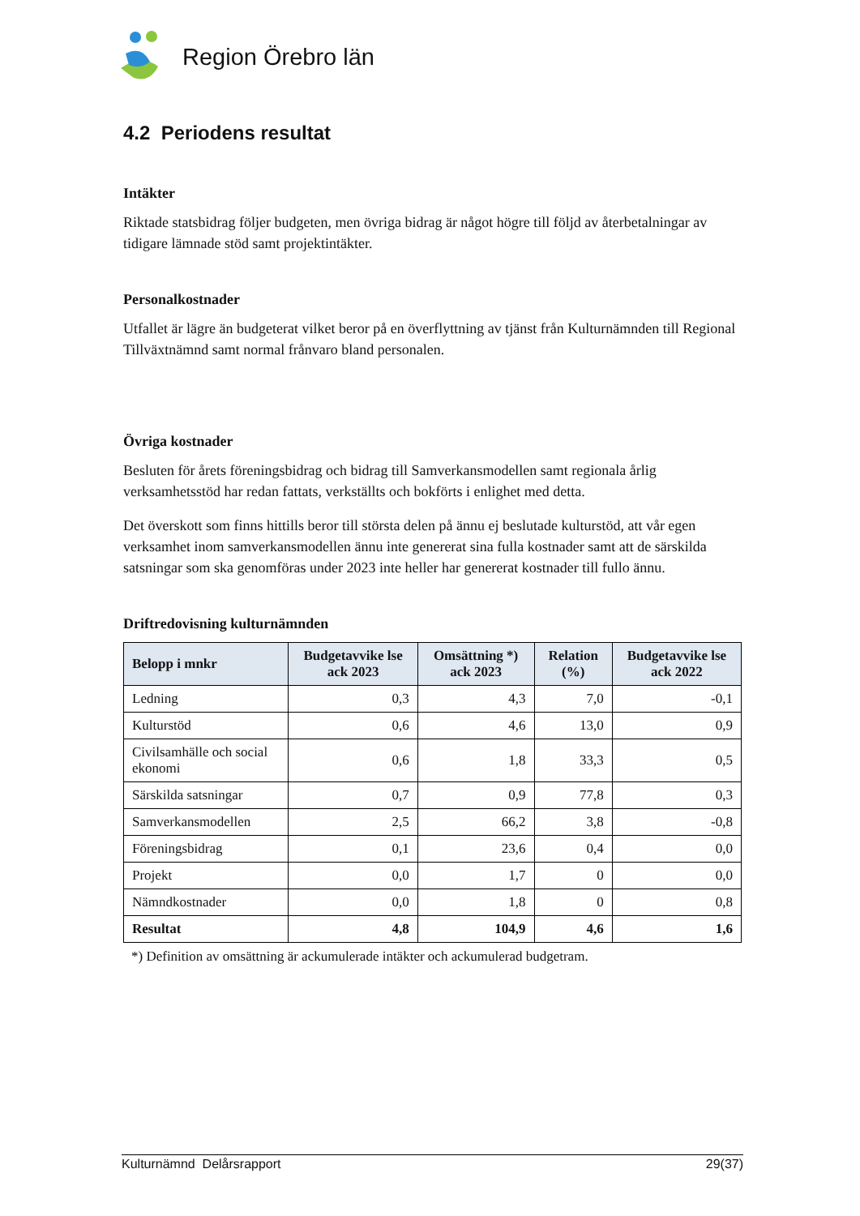Region Örebro län
4.2 Periodens resultat
Intäkter
Riktade statsbidrag följer budgeten, men övriga bidrag är något högre till följd av återbetalningar av tidigare lämnade stöd samt projektintäkter.
Personalkostnader
Utfallet är lägre än budgeterat vilket beror på en överflyttning av tjänst från Kulturnämnden till Regional Tillväxtnämnd samt normal frånvaro bland personalen.
Övriga kostnader
Besluten för årets föreningsbidrag och bidrag till Samverkansmodellen samt regionala årlig verksamhetsstöd har redan fattats, verkställts och bokförts i enlighet med detta.
Det överskott som finns hittills beror till största delen på ännu ej beslutade kulturstöd, att vår egen verksamhet inom samverkansmodellen ännu inte genererat sina fulla kostnader samt att de särskilda satsningar som ska genomföras under 2023 inte heller har genererat kostnader till fullo ännu.
Driftredovisning kulturnämnden
| Belopp i mnkr | Budgetavvike lse ack 2023 | Omsättning *) ack 2023 | Relation (%) | Budgetavvike lse ack 2022 |
| --- | --- | --- | --- | --- |
| Ledning | 0,3 | 4,3 | 7,0 | -0,1 |
| Kulturstöd | 0,6 | 4,6 | 13,0 | 0,9 |
| Civilsamhälle och social ekonomi | 0,6 | 1,8 | 33,3 | 0,5 |
| Särskilda satsningar | 0,7 | 0,9 | 77,8 | 0,3 |
| Samverkansmodellen | 2,5 | 66,2 | 3,8 | -0,8 |
| Föreningsbidrag | 0,1 | 23,6 | 0,4 | 0,0 |
| Projekt | 0,0 | 1,7 | 0 | 0,0 |
| Nämndkostnader | 0,0 | 1,8 | 0 | 0,8 |
| Resultat | 4,8 | 104,9 | 4,6 | 1,6 |
*) Definition av omsättning är ackumulerade intäkter och ackumulerad budgetram.
Kulturnämnd Delårsrapport 29(37)